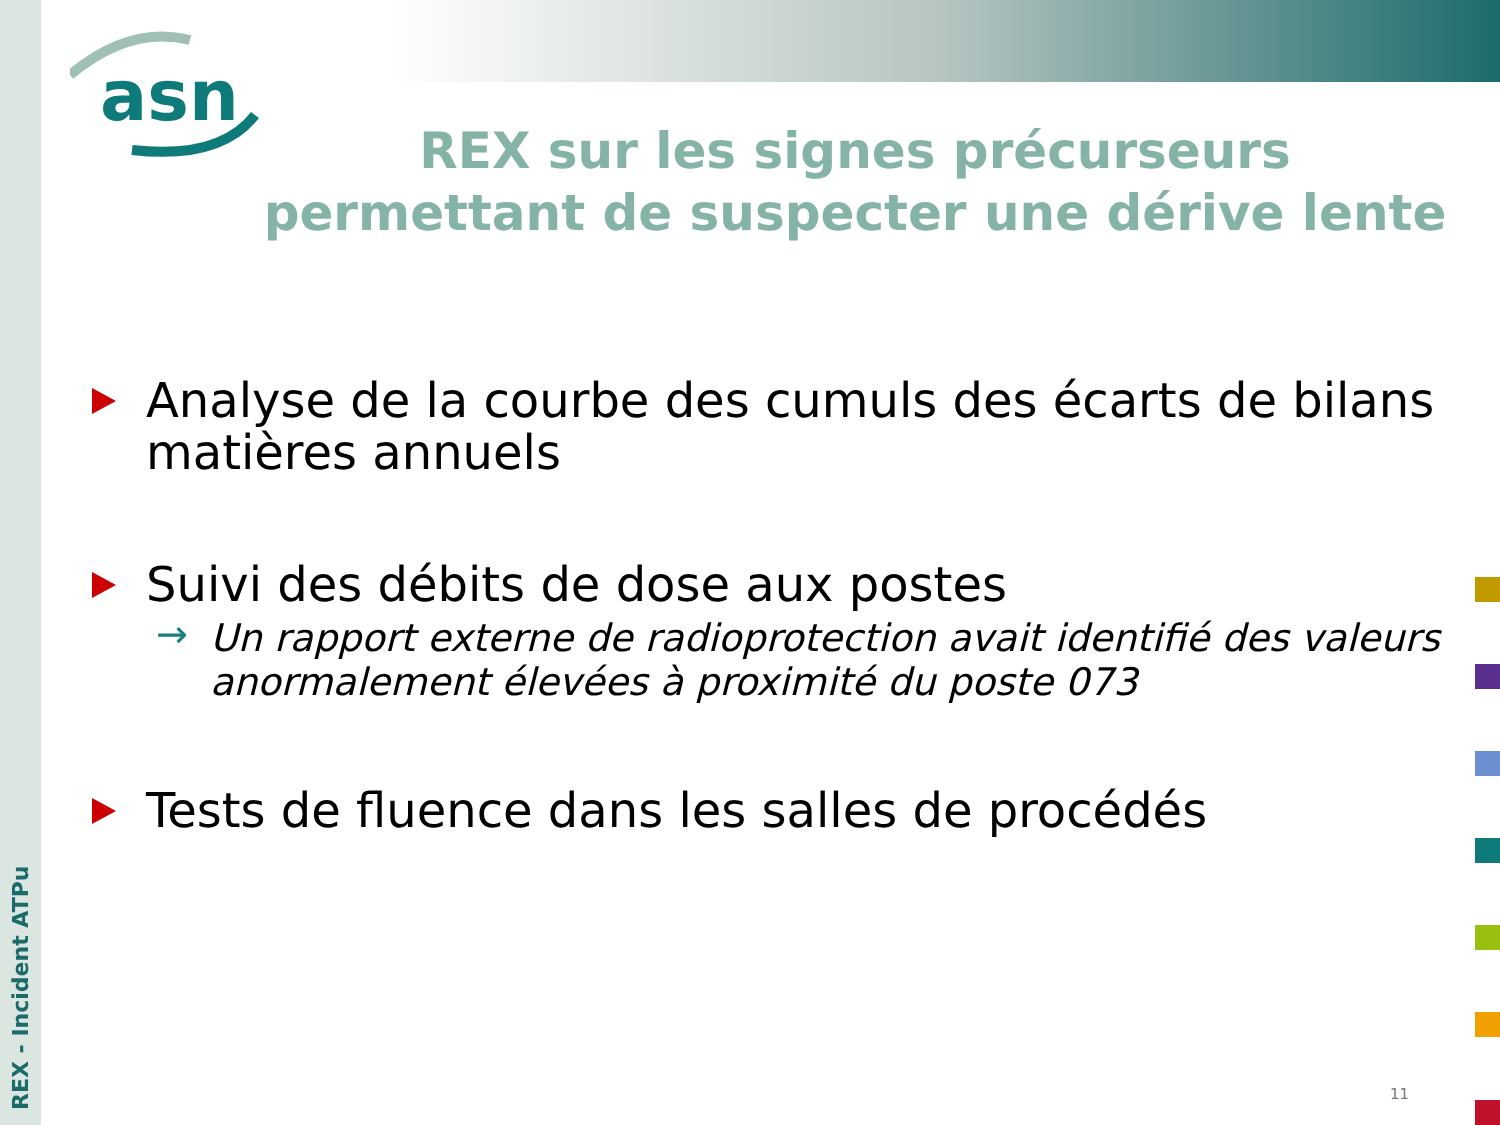asn
REX - Incident ATPu
REX sur les signes précurseurs permettant de suspecter une dérive lente
Analyse de la courbe des cumuls des écarts de bilans matières annuels
Suivi des débits de dose aux postes
→ Un rapport externe de radioprotection avait identifié des valeurs anormalement élevées à proximité du poste 073
Tests de fluence dans les salles de procédés
11